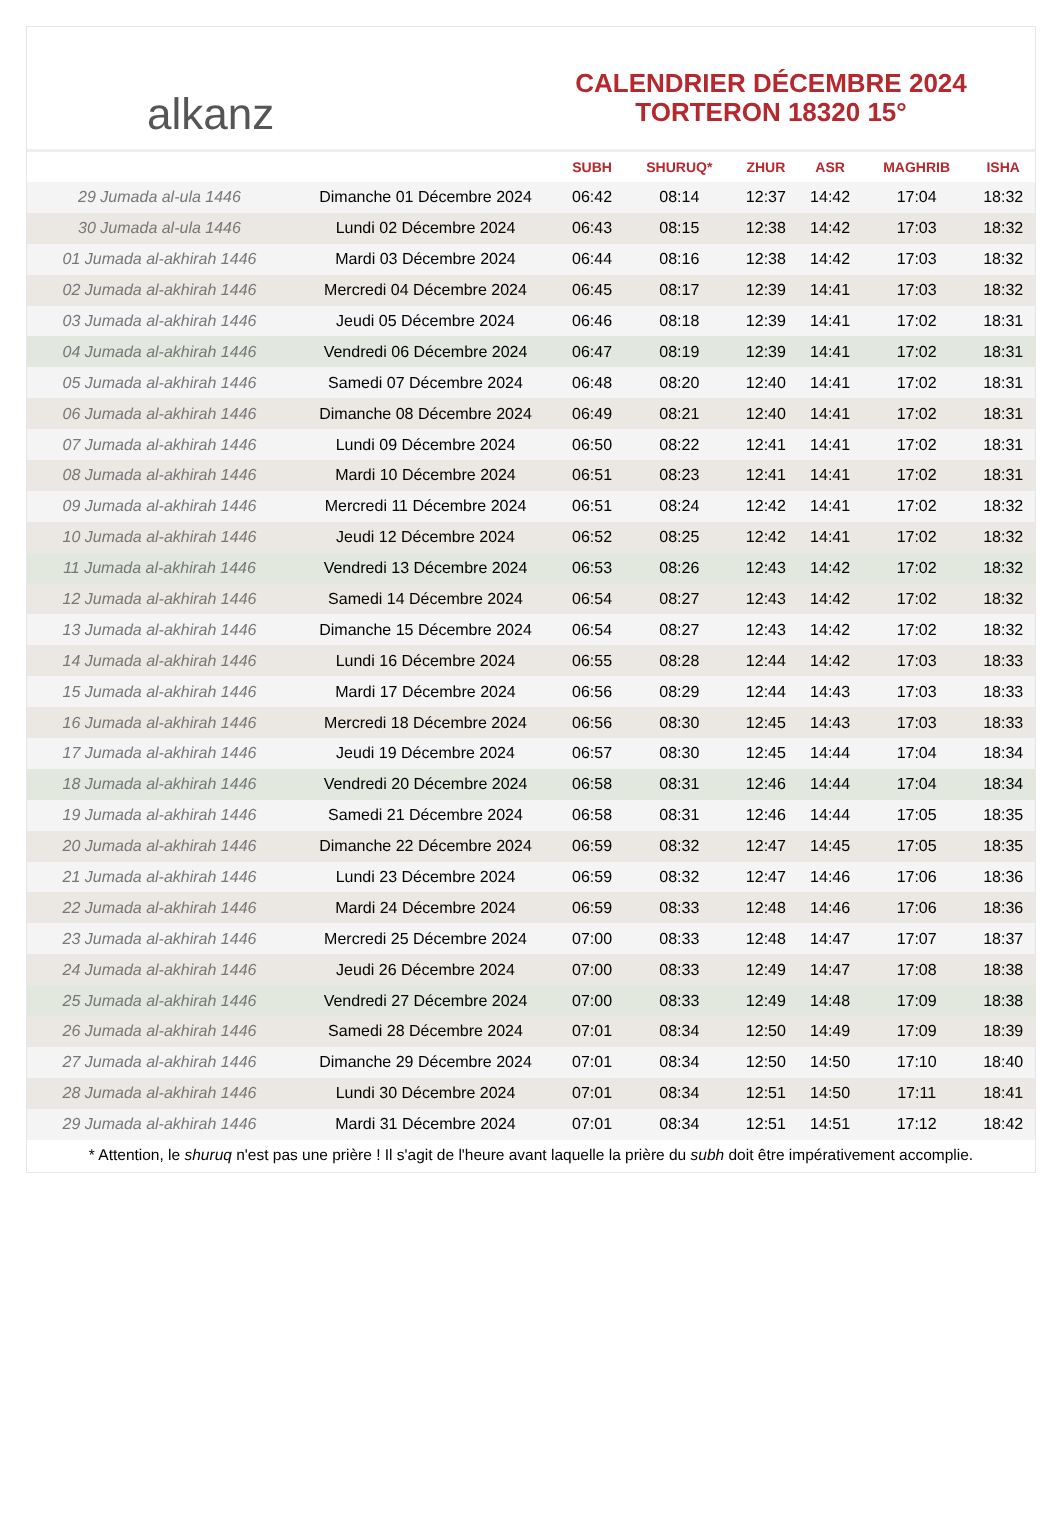alkanz
CALENDRIER DÉCEMBRE 2024
TORTERON 18320 15°
| | | SUBH | SHURUQ* | ZHUR | ASR | MAGHRIB | ISHA |
| --- | --- | --- | --- | --- | --- | --- | --- |
| 29 Jumada al-ula 1446 | Dimanche 01 Décembre 2024 | 06:42 | 08:14 | 12:37 | 14:42 | 17:04 | 18:32 |
| 30 Jumada al-ula 1446 | Lundi 02 Décembre 2024 | 06:43 | 08:15 | 12:38 | 14:42 | 17:03 | 18:32 |
| 01 Jumada al-akhirah 1446 | Mardi 03 Décembre 2024 | 06:44 | 08:16 | 12:38 | 14:42 | 17:03 | 18:32 |
| 02 Jumada al-akhirah 1446 | Mercredi 04 Décembre 2024 | 06:45 | 08:17 | 12:39 | 14:41 | 17:03 | 18:32 |
| 03 Jumada al-akhirah 1446 | Jeudi 05 Décembre 2024 | 06:46 | 08:18 | 12:39 | 14:41 | 17:02 | 18:31 |
| 04 Jumada al-akhirah 1446 | Vendredi 06 Décembre 2024 | 06:47 | 08:19 | 12:39 | 14:41 | 17:02 | 18:31 |
| 05 Jumada al-akhirah 1446 | Samedi 07 Décembre 2024 | 06:48 | 08:20 | 12:40 | 14:41 | 17:02 | 18:31 |
| 06 Jumada al-akhirah 1446 | Dimanche 08 Décembre 2024 | 06:49 | 08:21 | 12:40 | 14:41 | 17:02 | 18:31 |
| 07 Jumada al-akhirah 1446 | Lundi 09 Décembre 2024 | 06:50 | 08:22 | 12:41 | 14:41 | 17:02 | 18:31 |
| 08 Jumada al-akhirah 1446 | Mardi 10 Décembre 2024 | 06:51 | 08:23 | 12:41 | 14:41 | 17:02 | 18:31 |
| 09 Jumada al-akhirah 1446 | Mercredi 11 Décembre 2024 | 06:51 | 08:24 | 12:42 | 14:41 | 17:02 | 18:32 |
| 10 Jumada al-akhirah 1446 | Jeudi 12 Décembre 2024 | 06:52 | 08:25 | 12:42 | 14:41 | 17:02 | 18:32 |
| 11 Jumada al-akhirah 1446 | Vendredi 13 Décembre 2024 | 06:53 | 08:26 | 12:43 | 14:42 | 17:02 | 18:32 |
| 12 Jumada al-akhirah 1446 | Samedi 14 Décembre 2024 | 06:54 | 08:27 | 12:43 | 14:42 | 17:02 | 18:32 |
| 13 Jumada al-akhirah 1446 | Dimanche 15 Décembre 2024 | 06:54 | 08:27 | 12:43 | 14:42 | 17:02 | 18:32 |
| 14 Jumada al-akhirah 1446 | Lundi 16 Décembre 2024 | 06:55 | 08:28 | 12:44 | 14:42 | 17:03 | 18:33 |
| 15 Jumada al-akhirah 1446 | Mardi 17 Décembre 2024 | 06:56 | 08:29 | 12:44 | 14:43 | 17:03 | 18:33 |
| 16 Jumada al-akhirah 1446 | Mercredi 18 Décembre 2024 | 06:56 | 08:30 | 12:45 | 14:43 | 17:03 | 18:33 |
| 17 Jumada al-akhirah 1446 | Jeudi 19 Décembre 2024 | 06:57 | 08:30 | 12:45 | 14:44 | 17:04 | 18:34 |
| 18 Jumada al-akhirah 1446 | Vendredi 20 Décembre 2024 | 06:58 | 08:31 | 12:46 | 14:44 | 17:04 | 18:34 |
| 19 Jumada al-akhirah 1446 | Samedi 21 Décembre 2024 | 06:58 | 08:31 | 12:46 | 14:44 | 17:05 | 18:35 |
| 20 Jumada al-akhirah 1446 | Dimanche 22 Décembre 2024 | 06:59 | 08:32 | 12:47 | 14:45 | 17:05 | 18:35 |
| 21 Jumada al-akhirah 1446 | Lundi 23 Décembre 2024 | 06:59 | 08:32 | 12:47 | 14:46 | 17:06 | 18:36 |
| 22 Jumada al-akhirah 1446 | Mardi 24 Décembre 2024 | 06:59 | 08:33 | 12:48 | 14:46 | 17:06 | 18:36 |
| 23 Jumada al-akhirah 1446 | Mercredi 25 Décembre 2024 | 07:00 | 08:33 | 12:48 | 14:47 | 17:07 | 18:37 |
| 24 Jumada al-akhirah 1446 | Jeudi 26 Décembre 2024 | 07:00 | 08:33 | 12:49 | 14:47 | 17:08 | 18:38 |
| 25 Jumada al-akhirah 1446 | Vendredi 27 Décembre 2024 | 07:00 | 08:33 | 12:49 | 14:48 | 17:09 | 18:38 |
| 26 Jumada al-akhirah 1446 | Samedi 28 Décembre 2024 | 07:01 | 08:34 | 12:50 | 14:49 | 17:09 | 18:39 |
| 27 Jumada al-akhirah 1446 | Dimanche 29 Décembre 2024 | 07:01 | 08:34 | 12:50 | 14:50 | 17:10 | 18:40 |
| 28 Jumada al-akhirah 1446 | Lundi 30 Décembre 2024 | 07:01 | 08:34 | 12:51 | 14:50 | 17:11 | 18:41 |
| 29 Jumada al-akhirah 1446 | Mardi 31 Décembre 2024 | 07:01 | 08:34 | 12:51 | 14:51 | 17:12 | 18:42 |
* Attention, le shuruq n'est pas une prière ! Il s'agit de l'heure avant laquelle la prière du subh doit être impérativement accomplie.